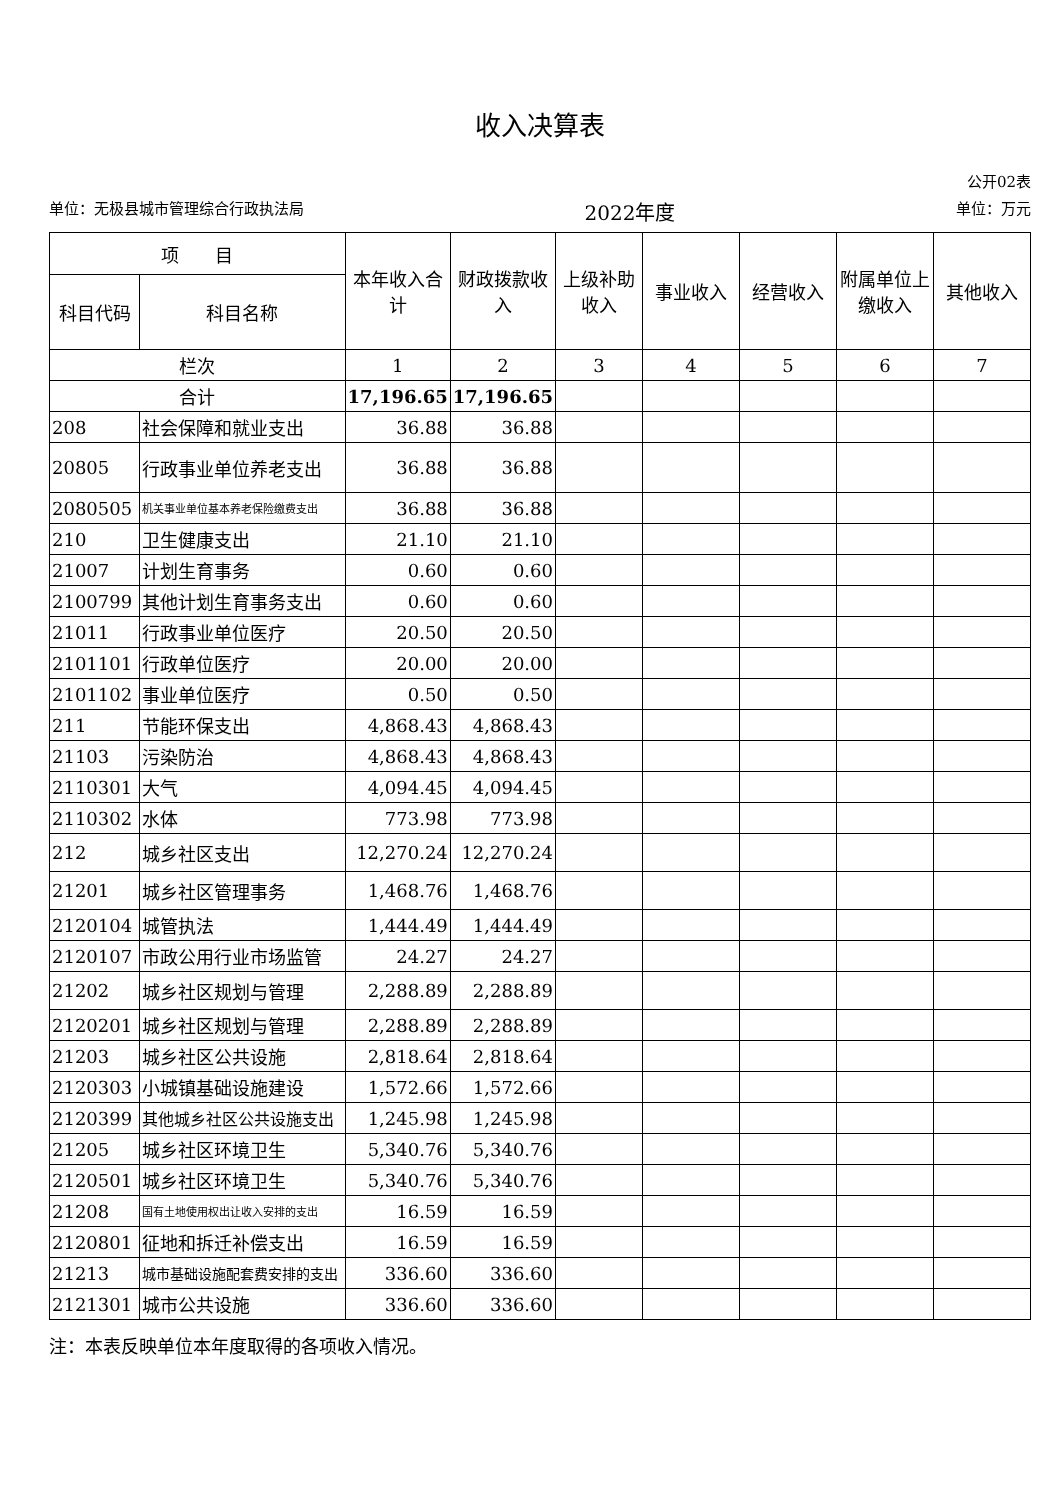收入决算表
公开02表
单位：无极县城市管理综合行政执法局 2022年度 单位：万元
| 项 目 | | 本年收入合计 | 财政拨款收入 | 上级补助收入 | 事业收入 | 经营收入 | 附属单位上缴收入 | 其他收入 |
| --- | --- | --- | --- | --- | --- | --- | --- | --- |
| 科目代码 | 科目名称 | | | | | | | |
| 栏次 | | 1 | 2 | 3 | 4 | 5 | 6 | 7 |
| 合计 | | 17,196.65 | 17,196.65 | | | | | |
| 208 | 社会保障和就业支出 | 36.88 | 36.88 | | | | | |
| 20805 | 行政事业单位养老支出 | 36.88 | 36.88 | | | | | |
| 2080505 | 机关事业单位基本养老保险缴费支出 | 36.88 | 36.88 | | | | | |
| 210 | 卫生健康支出 | 21.10 | 21.10 | | | | | |
| 21007 | 计划生育事务 | 0.60 | 0.60 | | | | | |
| 2100799 | 其他计划生育事务支出 | 0.60 | 0.60 | | | | | |
| 21011 | 行政事业单位医疗 | 20.50 | 20.50 | | | | | |
| 2101101 | 行政单位医疗 | 20.00 | 20.00 | | | | | |
| 2101102 | 事业单位医疗 | 0.50 | 0.50 | | | | | |
| 211 | 节能环保支出 | 4,868.43 | 4,868.43 | | | | | |
| 21103 | 污染防治 | 4,868.43 | 4,868.43 | | | | | |
| 2110301 | 大气 | 4,094.45 | 4,094.45 | | | | | |
| 2110302 | 水体 | 773.98 | 773.98 | | | | | |
| 212 | 城乡社区支出 | 12,270.24 | 12,270.24 | | | | | |
| 21201 | 城乡社区管理事务 | 1,468.76 | 1,468.76 | | | | | |
| 2120104 | 城管执法 | 1,444.49 | 1,444.49 | | | | | |
| 2120107 | 市政公用行业市场监管 | 24.27 | 24.27 | | | | | |
| 21202 | 城乡社区规划与管理 | 2,288.89 | 2,288.89 | | | | | |
| 2120201 | 城乡社区规划与管理 | 2,288.89 | 2,288.89 | | | | | |
| 21203 | 城乡社区公共设施 | 2,818.64 | 2,818.64 | | | | | |
| 2120303 | 小城镇基础设施建设 | 1,572.66 | 1,572.66 | | | | | |
| 2120399 | 其他城乡社区公共设施支出 | 1,245.98 | 1,245.98 | | | | | |
| 21205 | 城乡社区环境卫生 | 5,340.76 | 5,340.76 | | | | | |
| 2120501 | 城乡社区环境卫生 | 5,340.76 | 5,340.76 | | | | | |
| 21208 | 国有土地使用权出让收入安排的支出 | 16.59 | 16.59 | | | | | |
| 2120801 | 征地和拆迁补偿支出 | 16.59 | 16.59 | | | | | |
| 21213 | 城市基础设施配套费安排的支出 | 336.60 | 336.60 | | | | | |
| 2121301 | 城市公共设施 | 336.60 | 336.60 | | | | | |
注：本表反映单位本年度取得的各项收入情况。